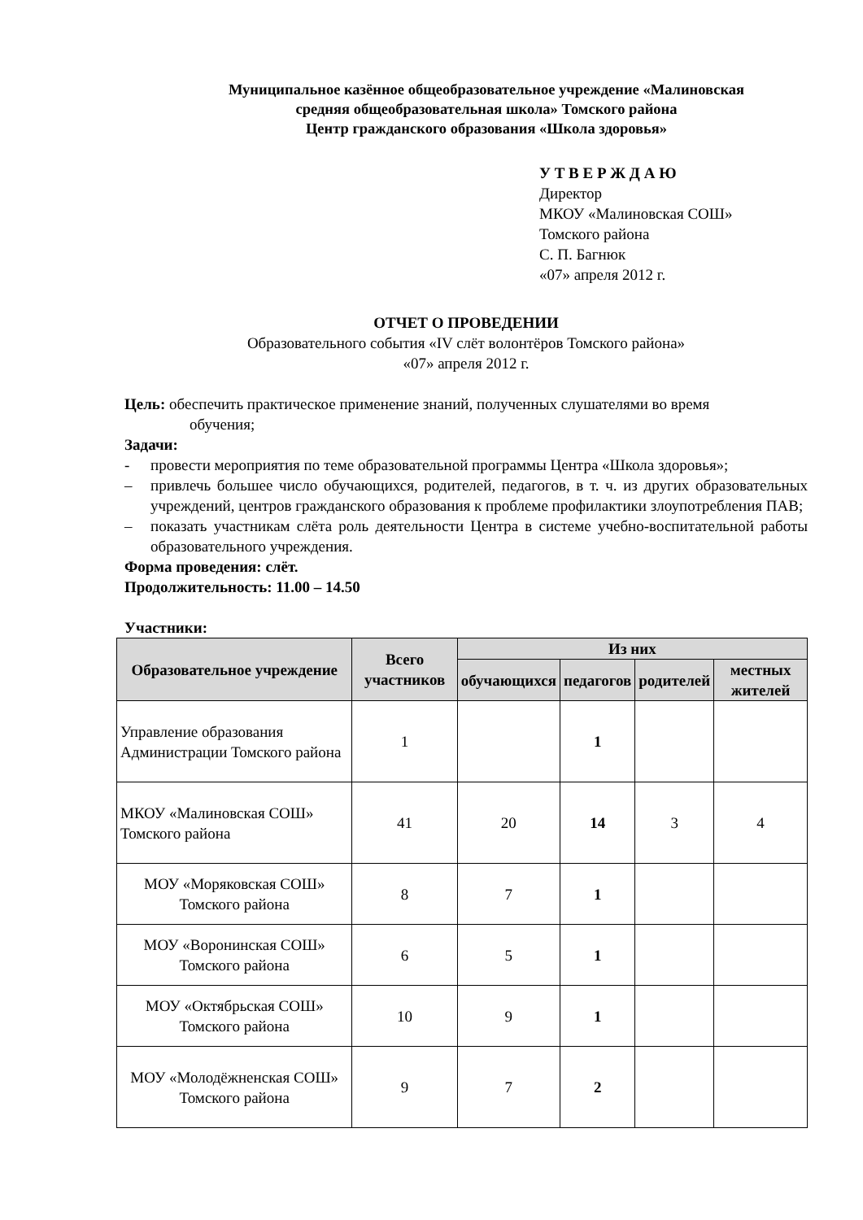Муниципальное казённое общеобразовательное учреждение «Малиновская
средняя общеобразовательная школа» Томского района
Центр гражданского образования «Школа здоровья»
У Т В Е Р Ж Д А Ю
Директор
МКОУ «Малиновская СОШ»
Томского района
С. П. Багнюк
«07» апреля 2012 г.
ОТЧЕТ О ПРОВЕДЕНИИ
Образовательного события «IV слёт волонтёров Томского района»
«07» апреля 2012 г.
Цель: обеспечить практическое применение знаний, полученных слушателями во время
обучения;
Задачи:
- провести мероприятия по теме образовательной программы Центра «Школа здоровья»;
– привлечь большее число обучающихся, родителей, педагогов, в т. ч. из других образовательных учреждений, центров гражданского образования к проблеме профилактики злоупотребления ПАВ;
– показать участникам слёта роль деятельности Центра в системе учебно-воспитательной работы образовательного учреждения.
Форма проведения: слёт.
Продолжительность: 11.00 – 14.50
Участники:
| Образовательное учреждение | Всего участников | Из них | | | |
| --- | --- | --- | --- | --- | --- |
| | | обучающихся | педагогов | родителей | местных жителей |
| Управление образования Администрации Томского района | 1 | | 1 | | |
| МКОУ «Малиновская СОШ» Томского района | 41 | 20 | 14 | 3 | 4 |
| МОУ «Моряковская СОШ» Томского района | 8 | 7 | 1 | | |
| МОУ «Воронинская СОШ» Томского района | 6 | 5 | 1 | | |
| МОУ «Октябрьская СОШ» Томского района | 10 | 9 | 1 | | |
| МОУ «Молодёжненская СОШ» Томского района | 9 | 7 | 2 | | |